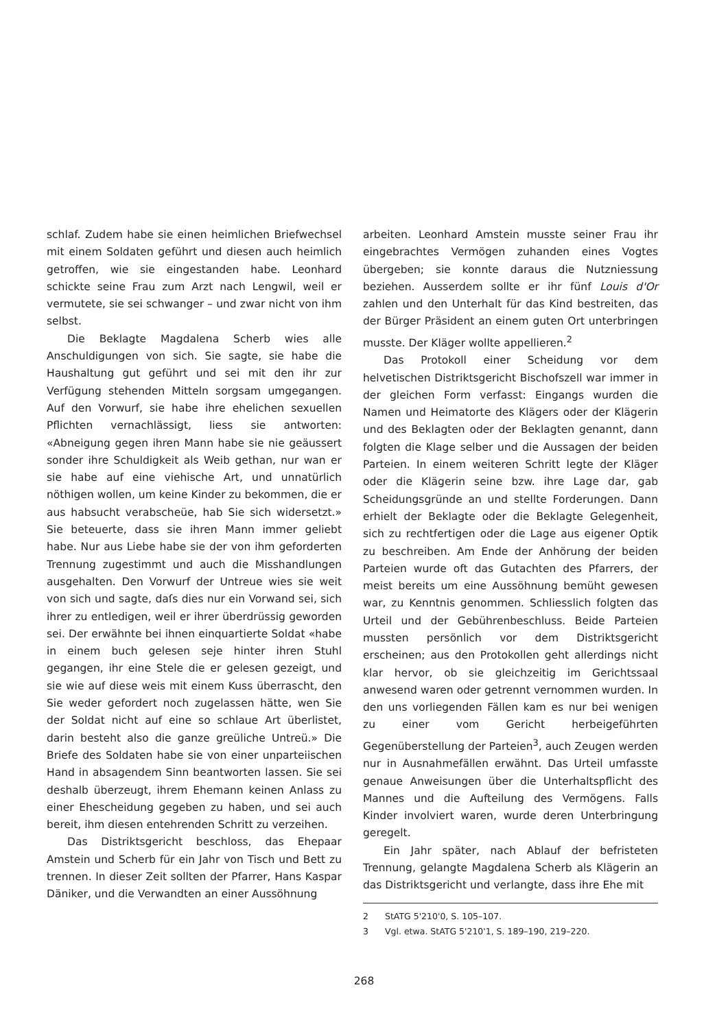schlaf. Zudem habe sie einen heimlichen Briefwechsel mit einem Soldaten geführt und diesen auch heimlich getroffen, wie sie eingestanden habe. Leonhard schickte seine Frau zum Arzt nach Lengwil, weil er vermutete, sie sei schwanger – und zwar nicht von ihm selbst.
Die Beklagte Magdalena Scherb wies alle Anschuldigungen von sich. Sie sagte, sie habe die Haushaltung gut geführt und sei mit den ihr zur Verfügung stehenden Mitteln sorgsam umgegangen. Auf den Vorwurf, sie habe ihre ehelichen sexuellen Pflichten vernachlässigt, liess sie antworten: «Abneigung gegen ihren Mann habe sie nie geäussert sonder ihre Schuldigkeit als Weib gethan, nur wan er sie habe auf eine viehische Art, und unnatürlich nöthigen wollen, um keine Kinder zu bekommen, die er aus habsucht verabscheüe, hab Sie sich widersetzt.» Sie beteuerte, dass sie ihren Mann immer geliebt habe. Nur aus Liebe habe sie der von ihm geforderten Trennung zugestimmt und auch die Misshandlungen ausgehalten. Den Vorwurf der Untreue wies sie weit von sich und sagte, daſs dies nur ein Vorwand sei, sich ihrer zu entledigen, weil er ihrer überdrüssig geworden sei. Der erwähnte bei ihnen einquartierte Soldat «habe in einem buch gelesen seje hinter ihren Stuhl gegangen, ihr eine Stele die er gelesen gezeigt, und sie wie auf diese weis mit einem Kuss überrascht, den Sie weder gefordert noch zugelassen hätte, wen Sie der Soldat nicht auf eine so schlaue Art überlistet, darin besteht also die ganze greüliche Untreü.» Die Briefe des Soldaten habe sie von einer unparteiischen Hand in absagendem Sinn beantworten lassen. Sie sei deshalb überzeugt, ihrem Ehemann keinen Anlass zu einer Ehescheidung gegeben zu haben, und sei auch bereit, ihm diesen entehrenden Schritt zu verzeihen.
Das Distriktsgericht beschloss, das Ehepaar Amstein und Scherb für ein Jahr von Tisch und Bett zu trennen. In dieser Zeit sollten der Pfarrer, Hans Kaspar Däniker, und die Verwandten an einer Aussöhnung
arbeiten. Leonhard Amstein musste seiner Frau ihr eingebrachtes Vermögen zuhanden eines Vogtes übergeben; sie konnte daraus die Nutzniessung beziehen. Ausserdem sollte er ihr fünf Louis d'Or zahlen und den Unterhalt für das Kind bestreiten, das der Bürger Präsident an einem guten Ort unterbringen musste. Der Kläger wollte appellieren.<sup>2</sup>
Das Protokoll einer Scheidung vor dem helvetischen Distriktsgericht Bischofszell war immer in der gleichen Form verfasst: Eingangs wurden die Namen und Heimatorte des Klägers oder der Klägerin und des Beklagten oder der Beklagten genannt, dann folgten die Klage selber und die Aussagen der beiden Parteien. In einem weiteren Schritt legte der Kläger oder die Klägerin seine bzw. ihre Lage dar, gab Scheidungsgründe an und stellte Forderungen. Dann erhielt der Beklagte oder die Beklagte Gelegenheit, sich zu rechtfertigen oder die Lage aus eigener Optik zu beschreiben. Am Ende der Anhörung der beiden Parteien wurde oft das Gutachten des Pfarrers, der meist bereits um eine Aussöhnung bemüht gewesen war, zu Kenntnis genommen. Schliesslich folgten das Urteil und der Gebührenbeschluss. Beide Parteien mussten persönlich vor dem Distriktsgericht erscheinen; aus den Protokollen geht allerdings nicht klar hervor, ob sie gleichzeitig im Gerichtssaal anwesend waren oder getrennt vernommen wurden. In den uns vorliegenden Fällen kam es nur bei wenigen zu einer vom Gericht herbeigeführten Gegenüberstellung der Parteien<sup>3</sup>, auch Zeugen werden nur in Ausnahmefällen erwähnt. Das Urteil umfasste genaue Anweisungen über die Unterhaltspflicht des Mannes und die Aufteilung des Vermögens. Falls Kinder involviert waren, wurde deren Unterbringung geregelt.
Ein Jahr später, nach Ablauf der befristeten Trennung, gelangte Magdalena Scherb als Klägerin an das Distriktsgericht und verlangte, dass ihre Ehe mit
2 StATG 5'210'0, S. 105–107.
3 Vgl. etwa. StATG 5'210'1, S. 189–190, 219–220.
268